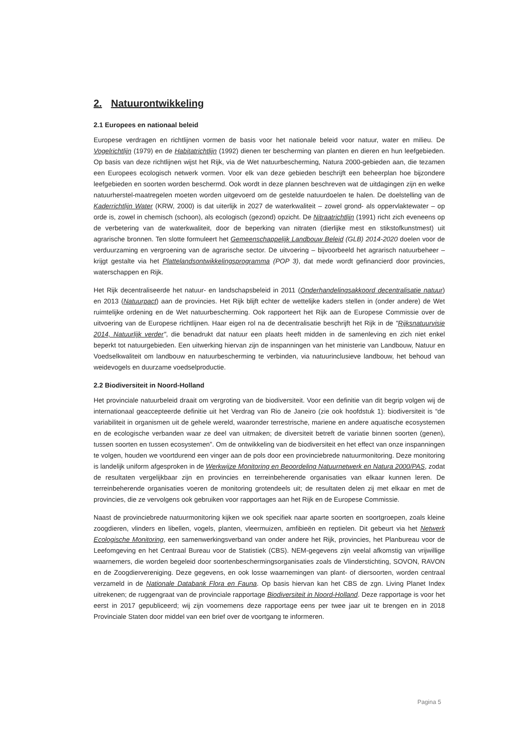2. Natuurontwikkeling
2.1 Europees en nationaal beleid
Europese verdragen en richtlijnen vormen de basis voor het nationale beleid voor natuur, water en milieu. De Vogelrichtlijn (1979) en de Habitatrichtlijn (1992) dienen ter bescherming van planten en dieren en hun leefgebieden. Op basis van deze richtlijnen wijst het Rijk, via de Wet natuurbescherming, Natura 2000-gebieden aan, die tezamen een Europees ecologisch netwerk vormen. Voor elk van deze gebieden beschrijft een beheerplan hoe bijzondere leefgebieden en soorten worden beschermd. Ook wordt in deze plannen beschreven wat de uitdagingen zijn en welke natuurherstel-maatregelen moeten worden uitgevoerd om de gestelde natuurdoelen te halen. De doelstelling van de Kaderrichtlijn Water (KRW, 2000) is dat uiterlijk in 2027 de waterkwaliteit – zowel grond- als oppervlaktewater – op orde is, zowel in chemisch (schoon), als ecologisch (gezond) opzicht. De Nitraatrichtlijn (1991) richt zich eveneens op de verbetering van de waterkwaliteit, door de beperking van nitraten (dierlijke mest en stikstofkunstmest) uit agrarische bronnen. Ten slotte formuleert het Gemeenschappelijk Landbouw Beleid (GLB) 2014-2020 doelen voor de verduurzaming en vergroening van de agrarische sector. De uitvoering – bijvoorbeeld het agrarisch natuurbeheer – krijgt gestalte via het Plattelandsontwikkelingsprogramma (POP 3), dat mede wordt gefinancierd door provincies, waterschappen en Rijk.
Het Rijk decentraliseerde het natuur- en landschapsbeleid in 2011 (Onderhandelingsakkoord decentralisatie natuur) en 2013 (Natuurpact) aan de provincies. Het Rijk blijft echter de wettelijke kaders stellen in (onder andere) de Wet ruimtelijke ordening en de Wet natuurbescherming. Ook rapporteert het Rijk aan de Europese Commissie over de uitvoering van de Europese richtlijnen. Haar eigen rol na de decentralisatie beschrijft het Rijk in de "Rijksnatuurvisie 2014, Natuurlijk verder", die benadrukt dat natuur een plaats heeft midden in de samenleving en zich niet enkel beperkt tot natuurgebieden. Een uitwerking hiervan zijn de inspanningen van het ministerie van Landbouw, Natuur en Voedselkwaliteit om landbouw en natuurbescherming te verbinden, via natuurinclusieve landbouw, het behoud van weidevogels en duurzame voedselproductie.
2.2 Biodiversiteit in Noord-Holland
Het provinciale natuurbeleid draait om vergroting van de biodiversiteit. Voor een definitie van dit begrip volgen wij de internationaal geaccepteerde definitie uit het Verdrag van Rio de Janeiro (zie ook hoofdstuk 1): biodiversiteit is “de variabiliteit in organismen uit de gehele wereld, waaronder terrestrische, mariene en andere aquatische ecosystemen en de ecologische verbanden waar ze deel van uitmaken; de diversiteit betreft de variatie binnen soorten (genen), tussen soorten en tussen ecosystemen”. Om de ontwikkeling van de biodiversiteit en het effect van onze inspanningen te volgen, houden we voortdurend een vinger aan de pols door een provinciebrede natuurmonitoring. Deze monitoring is landelijk uniform afgesproken in de Werkwijze Monitoring en Beoordeling Natuurnetwerk en Natura 2000/PAS, zodat de resultaten vergelijkbaar zijn en provincies en terreinbeherende organisaties van elkaar kunnen leren. De terreinbeherende organisaties voeren de monitoring grotendeels uit; de resultaten delen zij met elkaar en met de provincies, die ze vervolgens ook gebruiken voor rapportages aan het Rijk en de Europese Commissie.
Naast de provinciebrede natuurmonitoring kijken we ook specifiek naar aparte soorten en soortgroepen, zoals kleine zoogdieren, vlinders en libellen, vogels, planten, vleermuizen, amfibieën en reptielen. Dit gebeurt via het Netwerk Ecologische Monitoring, een samenwerkingsverband van onder andere het Rijk, provincies, het Planbureau voor de Leefomgeving en het Centraal Bureau voor de Statistiek (CBS). NEM-gegevens zijn veelal afkomstig van vrijwillige waarnemers, die worden begeleid door soortenbeschermingsorganisaties zoals de Vlinderstichting, SOVON, RAVON en de Zoogdiervereniging. Deze gegevens, en ook losse waarnemingen van plant- of diersoorten, worden centraal verzameld in de Nationale Databank Flora en Fauna. Op basis hiervan kan het CBS de zgn. Living Planet Index uitrekenen; de ruggengraat van de provinciale rapportage Biodiversiteit in Noord-Holland. Deze rapportage is voor het eerst in 2017 gepubliceerd; wij zijn voornemens deze rapportage eens per twee jaar uit te brengen en in 2018 Provinciale Staten door middel van een brief over de voortgang te informeren.
Pagina 5